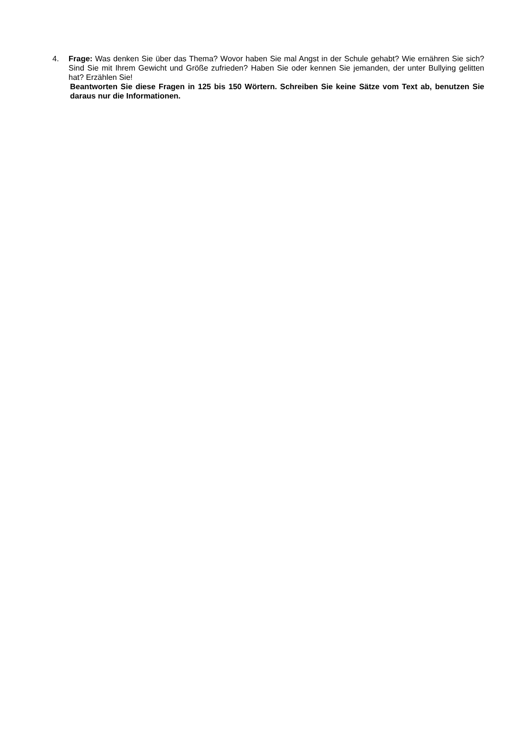4. Frage: Was denken Sie über das Thema? Wovor haben Sie mal Angst in der Schule gehabt? Wie ernähren Sie sich? Sind Sie mit Ihrem Gewicht und Größe zufrieden? Haben Sie oder kennen Sie jemanden, der unter Bullying gelitten hat? Erzählen Sie!
Beantworten Sie diese Fragen in 125 bis 150 Wörtern. Schreiben Sie keine Sätze vom Text ab, benutzen Sie daraus nur die Informationen.